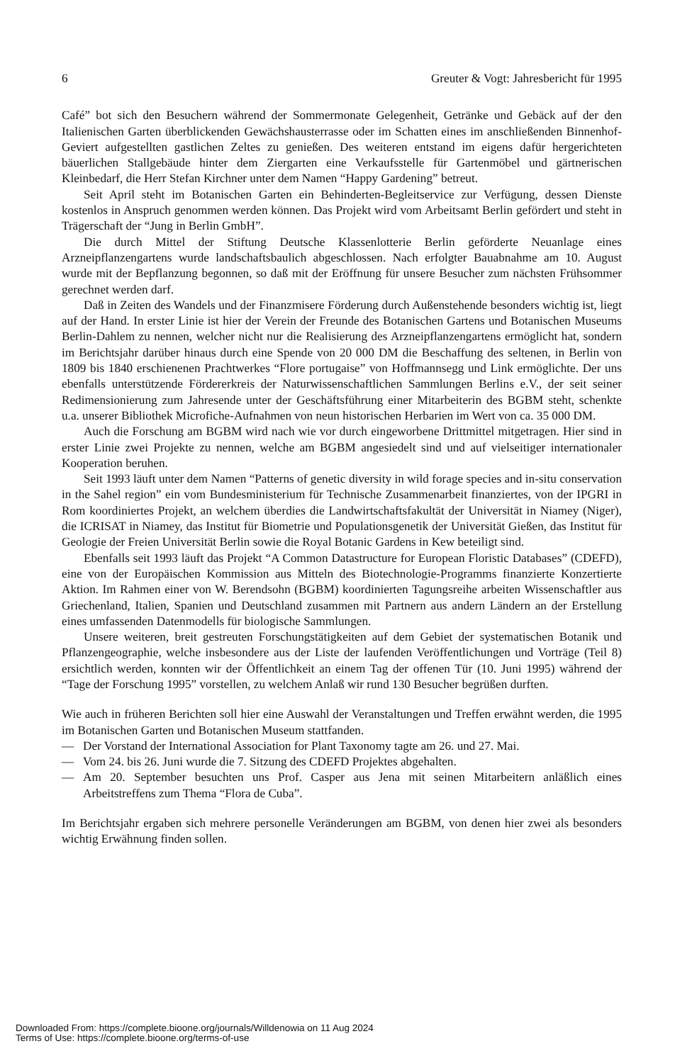6 Greuter & Vogt: Jahresbericht für 1995
Café” bot sich den Besuchern während der Sommermonate Gelegenheit, Getränke und Gebäck auf der den Italienischen Garten überblickenden Gewächshausterrasse oder im Schatten eines im anschließenden Binnenhof-Geviert aufgestellten gastlichen Zeltes zu genießen. Des weiteren entstand im eigens dafür hergerichteten bäuerlichen Stallgebäude hinter dem Ziergarten eine Verkaufsstelle für Gartenmöbel und gärtnerischen Kleinbedarf, die Herr Stefan Kirchner unter dem Namen “Happy Gardening” betreut.
Seit April steht im Botanischen Garten ein Behinderten-Begleitservice zur Verfügung, dessen Dienste kostenlos in Anspruch genommen werden können. Das Projekt wird vom Arbeitsamt Berlin gefördert und steht in Trägerschaft der “Jung in Berlin GmbH”.
Die durch Mittel der Stiftung Deutsche Klassenlotterie Berlin geförderte Neuanlage eines Arzneipflanzengartens wurde landschaftsbaulich abgeschlossen. Nach erfolgter Bauabnahme am 10. August wurde mit der Bepflanzung begonnen, so daß mit der Eröffnung für unsere Besucher zum nächsten Frühsommer gerechnet werden darf.
Daß in Zeiten des Wandels und der Finanzmisere Förderung durch Außenstehende besonders wichtig ist, liegt auf der Hand. In erster Linie ist hier der Verein der Freunde des Botanischen Gartens und Botanischen Museums Berlin-Dahlem zu nennen, welcher nicht nur die Realisierung des Arzneipflanzengartens ermöglicht hat, sondern im Berichtsjahr darüber hinaus durch eine Spende von 20 000 DM die Beschaffung des seltenen, in Berlin von 1809 bis 1840 erschienenen Prachtwerkes “Flore portugaise” von Hoffmannsegg und Link ermöglichte. Der uns ebenfalls unterstützende Fördererkreis der Naturwissenschaftlichen Sammlungen Berlins e.V., der seit seiner Redimensionierung zum Jahresende unter der Geschäftsführung einer Mitarbeiterin des BGBM steht, schenkte u.a. unserer Bibliothek Microfiche-Aufnahmen von neun historischen Herbarien im Wert von ca. 35 000 DM.
Auch die Forschung am BGBM wird nach wie vor durch eingeworbene Drittmittel mitgetragen. Hier sind in erster Linie zwei Projekte zu nennen, welche am BGBM angesiedelt sind und auf vielseitiger internationaler Kooperation beruhen.
Seit 1993 läuft unter dem Namen “Patterns of genetic diversity in wild forage species and in-situ conservation in the Sahel region” ein vom Bundesministerium für Technische Zusammenarbeit finanziertes, von der IPGRI in Rom koordiniertes Projekt, an welchem überdies die Landwirtschaftsfakultät der Universität in Niamey (Niger), die ICRISAT in Niamey, das Institut für Biometrie und Populationsgenetik der Universität Gießen, das Institut für Geologie der Freien Universität Berlin sowie die Royal Botanic Gardens in Kew beteiligt sind.
Ebenfalls seit 1993 läuft das Projekt “A Common Datastructure for European Floristic Databases” (CDEFD), eine von der Europäischen Kommission aus Mitteln des Biotechnologie-Programms finanzierte Konzertierte Aktion. Im Rahmen einer von W. Berendsohn (BGBM) koordinierten Tagungsreihe arbeiten Wissenschaftler aus Griechenland, Italien, Spanien und Deutschland zusammen mit Partnern aus andern Ländern an der Erstellung eines umfassenden Datenmodells für biologische Sammlungen.
Unsere weiteren, breit gestreuten Forschungstätigkeiten auf dem Gebiet der systematischen Botanik und Pflanzengeographie, welche insbesondere aus der Liste der laufenden Veröffentlichungen und Vorträge (Teil 8) ersichtlich werden, konnten wir der Öffentlichkeit an einem Tag der offenen Tür (10. Juni 1995) während der “Tage der Forschung 1995” vorstellen, zu welchem Anlaß wir rund 130 Besucher begrüßen durften.
Wie auch in früheren Berichten soll hier eine Auswahl der Veranstaltungen und Treffen erwähnt werden, die 1995 im Botanischen Garten und Botanischen Museum stattfanden.
— Der Vorstand der International Association for Plant Taxonomy tagte am 26. und 27. Mai.
— Vom 24. bis 26. Juni wurde die 7. Sitzung des CDEFD Projektes abgehalten.
— Am 20. September besuchten uns Prof. Casper aus Jena mit seinen Mitarbeitern anläßlich eines Arbeitstreffens zum Thema “Flora de Cuba”.
Im Berichtsjahr ergaben sich mehrere personelle Veränderungen am BGBM, von denen hier zwei als besonders wichtig Erwähnung finden sollen.
Downloaded From: https://complete.bioone.org/journals/Willdenowia on 11 Aug 2024
Terms of Use: https://complete.bioone.org/terms-of-use